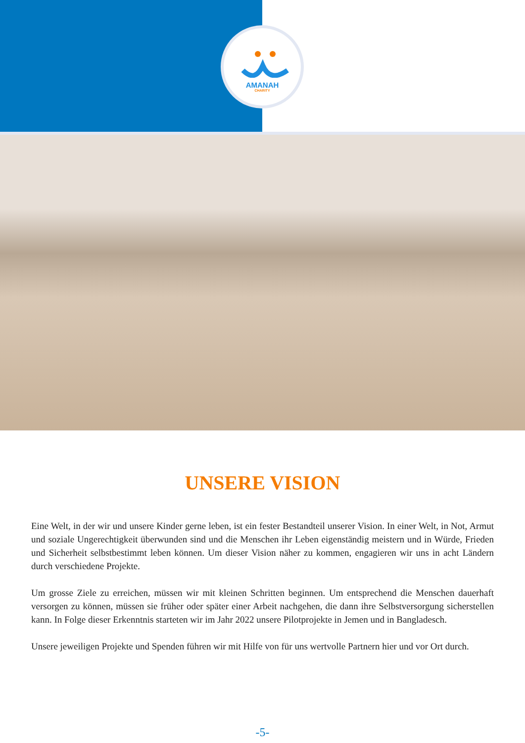AMANAH
CHARITY
UNSERE VISION
Eine Welt, in der wir und unsere Kinder gerne leben, ist ein fester Bestandteil unserer Vision. In einer Welt, in Not, Armut und soziale Ungerechtigkeit überwunden sind und die Menschen ihr Leben eigenständig meistern und in Würde, Frieden und Sicherheit selbstbestimmt leben können. Um dieser Vision näher zu kommen, engagieren wir uns in acht Ländern durch verschiedene Projekte.
Um grosse Ziele zu erreichen, müssen wir mit kleinen Schritten beginnen. Um entsprechend die Menschen dauerhaft versorgen zu können, müssen sie früher oder später einer Arbeit nachgehen, die dann ihre Selbstversorgung sicherstellen kann. In Folge dieser Erkenntnis starteten wir im Jahr 2022 unsere Pilotprojekte in Jemen und in Bangladesch.
Unsere jeweiligen Projekte und Spenden führen wir mit Hilfe von für uns wertvolle Partnern hier und vor Ort durch.
-5-